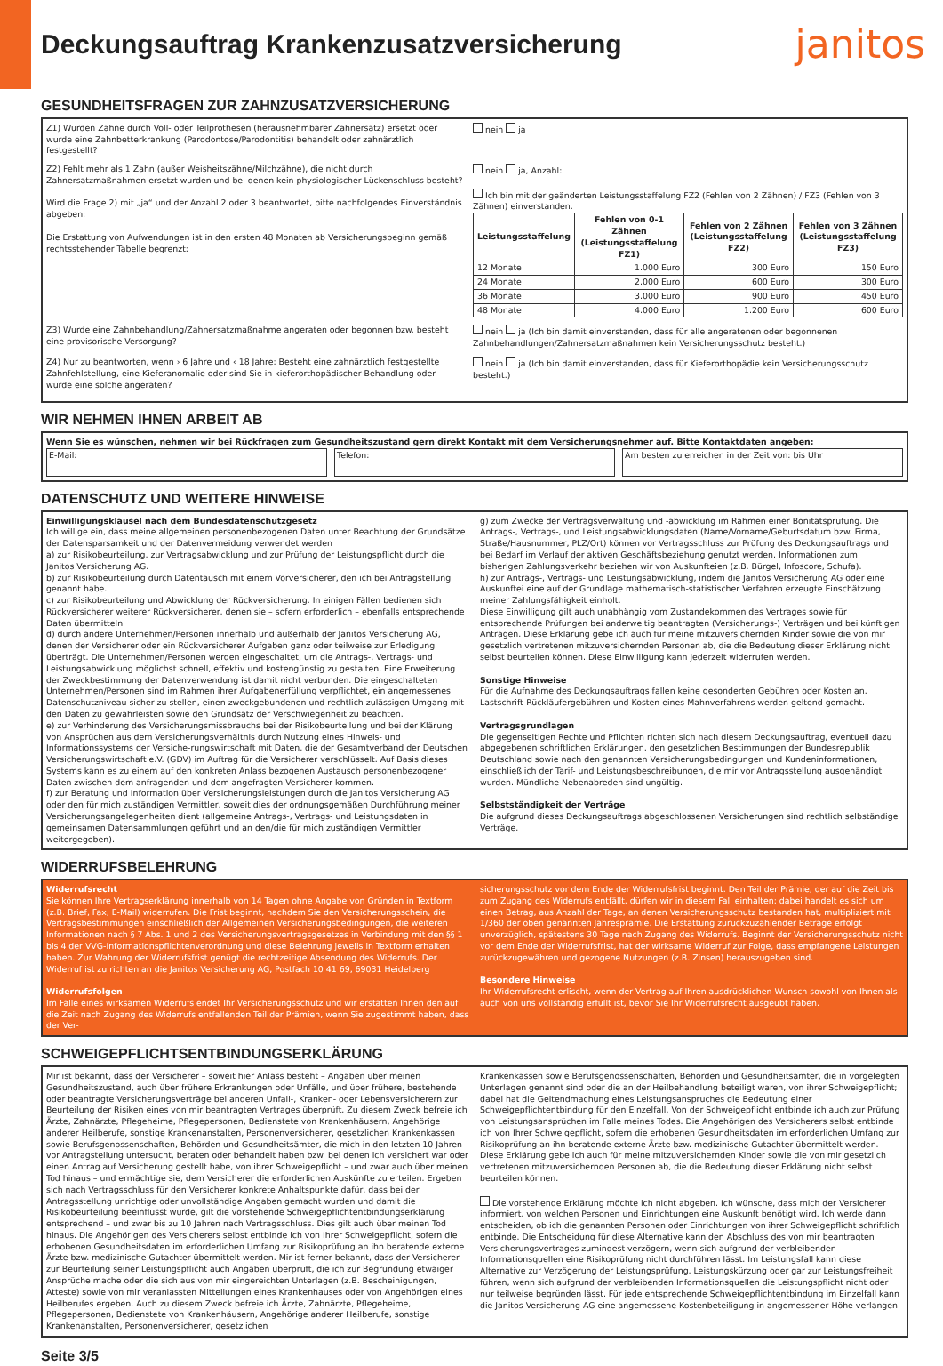janitos
Deckungsauftrag Krankenzusatzversicherung
GESUNDHEITSFRAGEN ZUR ZAHNZUSATZVERSICHERUNG
Z1) Wurden Zähne durch Voll- oder Teilprothesen (herausnehmbarer Zahnersatz) ersetzt oder wurde eine Zahnbetterkrankung (Parodontose/Parodontitis) behandelt oder zahnärztlich festgestellt?
nein ja
Z2) Fehlt mehr als 1 Zahn (außer Weisheitszähne/Milchzähne), die nicht durch Zahnersatzmaßnahmen ersetzt wurden und bei denen kein physiologischer Lückenschluss besteht?
Wird die Frage 2) mit „ja“ und der Anzahl 2 oder 3 beantwortet, bitte nachfolgendes Einverständnis abgeben:
Die Erstattung von Aufwendungen ist in den ersten 48 Monaten ab Versicherungsbeginn gemäß rechtsstehender Tabelle begrenzt:
nein ja, Anzahl:
Ich bin mit der geänderten Leistungsstaffelung FZ2 (Fehlen von 2 Zähnen) / FZ3 (Fehlen von 3 Zähnen) einverstanden.
| Leistungsstaffelung | Fehlen von 0-1 Zähnen (Leistungsstaffelung FZ1) | Fehlen von 2 Zähnen (Leistungsstaffelung FZ2) | Fehlen von 3 Zähnen (Leistungsstaffelung FZ3) |
| --- | --- | --- | --- |
| 12 Monate | 1.000 Euro | 300 Euro | 150 Euro |
| 24 Monate | 2.000 Euro | 600 Euro | 300 Euro |
| 36 Monate | 3.000 Euro | 900 Euro | 450 Euro |
| 48 Monate | 4.000 Euro | 1.200 Euro | 600 Euro |
Z3) Wurde eine Zahnbehandlung/Zahnersatzmaßnahme angeraten oder begonnen bzw. besteht eine provisorische Versorgung?
nein ja (Ich bin damit einverstanden, dass für alle angeratenen oder begonnenen Zahnbehandlungen/Zahnersatzmaßnahmen kein Versicherungsschutz besteht.)
Z4) Nur zu beantworten, wenn › 6 Jahre und ‹ 18 Jahre: Besteht eine zahnärztlich festgestellte Zahnfehlstellung, eine Kieferanomalie oder sind Sie in kieferorthopädischer Behandlung oder wurde eine solche angeraten?
nein ja (Ich bin damit einverstanden, dass für Kieferorthopädie kein Versicherungsschutz besteht.)
WIR NEHMEN IHNEN ARBEIT AB
Wenn Sie es wünschen, nehmen wir bei Rückfragen zum Gesundheitszustand gern direkt Kontakt mit dem Versicherungsnehmer auf. Bitte Kontaktdaten angeben:
E-Mail: Telefon: Am besten zu erreichen in der Zeit von: bis Uhr
DATENSCHUTZ UND WEITERE HINWEISE
Einwilligungsklausel nach dem Bundesdatenschutzgesetz
Ich willige ein, dass meine allgemeinen personenbezogenen Daten unter Beachtung der Grundsätze der Datensparsamkeit und der Datenvermeidung verwendet werden
a) zur Risikobeurteilung, zur Vertragsabwicklung und zur Prüfung der Leistungspflicht durch die Janitos Versicherung AG.
b) zur Risikobeurteilung durch Datentausch mit einem Vorversicherer, den ich bei Antragstellung genannt habe.
c) zur Risikobeurteilung und Abwicklung der Rückversicherung. In einigen Fällen bedienen sich Rückversicherer weiterer Rückversicherer, denen sie – sofern erforderlich – ebenfalls entsprechende Daten übermitteln.
d) durch andere Unternehmen/Personen innerhalb und außerhalb der Janitos Versicherung AG, denen der Versicherer oder ein Rückversicherer Aufgaben ganz oder teilweise zur Erledigung überträgt. Die Unternehmen/Personen werden eingeschaltet, um die Antrags-, Vertrags- und Leistungsabwicklung möglichst schnell, effektiv und kostengünstig zu gestalten. Eine Erweiterung der Zweckbestimmung der Datenverwendung ist damit nicht verbunden. Die eingeschalteten Unternehmen/Personen sind im Rahmen ihrer Aufgabenerfüllung verpflichtet, ein angemessenes Datenschutzniveau sicher zu stellen, einen zweckgebundenen und rechtlich zulässigen Umgang mit den Daten zu gewährleisten sowie den Grundsatz der Verschwiegenheit zu beachten.
e) zur Verhinderung des Versicherungsmissbrauchs bei der Risikobeurteilung und bei der Klärung von Ansprüchen aus dem Versicherungsverhältnis durch Nutzung eines Hinweis- und Informationssystems der Versiche-rungswirtschaft mit Daten, die der Gesamtverband der Deutschen Versicherungswirtschaft e.V. (GDV) im Auftrag für die Versicherer verschlüsselt. Auf Basis dieses Systems kann es zu einem auf den konkreten Anlass bezogenen Austausch personenbezogener Daten zwischen dem anfragenden und dem angefragten Versicherer kommen.
f) zur Beratung und Information über Versicherungsleistungen durch die Janitos Versicherung AG oder den für mich zuständigen Vermittler, soweit dies der ordnungsgemäßen Durchführung meiner Versicherungsangelegenheiten dient (allgemeine Antrags-, Vertrags- und Leistungsdaten in gemeinsamen Datensammlungen geführt und an den/die für mich zuständigen Vermittler weitergegeben).
g) zum Zwecke der Vertragsverwaltung und -abwicklung im Rahmen einer Bonitätsprüfung. Die Antrags-, Vertrags-, und Leistungsabwicklungsdaten (Name/Vorname/Geburtsdatum bzw. Firma, Straße/Hausnummer, PLZ/Ort) können vor Vertragsschluss zur Prüfung des Deckungsauftrags und bei Bedarf im Verlauf der aktiven Geschäftsbeziehung genutzt werden. Informationen zum bisherigen Zahlungsverkehr beziehen wir von Auskunfteien (z.B. Bürgel, Infoscore, Schufa).
h) zur Antrags-, Vertrags- und Leistungsabwicklung, indem die Janitos Versicherung AG oder eine Auskunftei eine auf der Grundlage mathematisch-statistischer Verfahren erzeugte Einschätzung meiner Zahlungsfähigkeit einholt.
Diese Einwilligung gilt auch unabhängig vom Zustandekommen des Vertrages sowie für entsprechende Prüfungen bei anderweitig beantragten (Versicherungs-) Verträgen und bei künftigen Anträgen. Diese Erklärung gebe ich auch für meine mitzuversichernden Kinder sowie die von mir gesetzlich vertretenen mitzuversichernden Personen ab, die die Bedeutung dieser Erklärung nicht selbst beurteilen können. Diese Einwilligung kann jederzeit widerrufen werden.
Sonstige Hinweise
Für die Aufnahme des Deckungsauftrags fallen keine gesonderten Gebühren oder Kosten an. Lastschrift-Rückläufergebühren und Kosten eines Mahnverfahrens werden geltend gemacht.
Vertragsgrundlagen
Die gegenseitigen Rechte und Pflichten richten sich nach diesem Deckungsauftrag, eventuell dazu abgegebenen schriftlichen Erklärungen, den gesetzlichen Bestimmungen der Bundesrepublik Deutschland sowie nach den genannten Versicherungsbedingungen und Kundeninformationen, einschließlich der Tarif- und Leistungsbeschreibungen, die mir vor Antragsstellung ausgehändigt wurden. Mündliche Nebenabreden sind ungültig.
Selbstständigkeit der Verträge
Die aufgrund dieses Deckungsauftrags abgeschlossenen Versicherungen sind rechtlich selbständige Verträge.
WIDERRUFSBELEHRUNG
Widerrufsrecht
Sie können Ihre Vertragserklärung innerhalb von 14 Tagen ohne Angabe von Gründen in Textform (z.B. Brief, Fax, E-Mail) widerrufen. Die Frist beginnt, nachdem Sie den Versicherungsschein, die Vertragsbestimmungen einschließlich der Allgemeinen Versicherungsbedingungen, die weiteren Informationen nach § 7 Abs. 1 und 2 des Versicherungsvertragsgesetzes in Verbindung mit den §§ 1 bis 4 der VVG-Informationspflichtenverordnung und diese Belehrung jeweils in Textform erhalten haben. Zur Wahrung der Widerrufsfrist genügt die rechtzeitige Absendung des Widerrufs. Der Widerruf ist zu richten an die Janitos Versicherung AG, Postfach 10 41 69, 69031 Heidelberg
Widerrufsfolgen
Im Falle eines wirksamen Widerrufs endet Ihr Versicherungsschutz und wir erstatten Ihnen den auf die Zeit nach Zugang des Widerrufs entfallenden Teil der Prämien, wenn Sie zugestimmt haben, dass der Ver-
sicherungsschutz vor dem Ende der Widerrufsfrist beginnt. Den Teil der Prämie, der auf die Zeit bis zum Zugang des Widerrufs entfällt, dürfen wir in diesem Fall einhalten; dabei handelt es sich um einen Betrag, aus Anzahl der Tage, an denen Versicherungsschutz bestanden hat, multipliziert mit 1/360 der oben genannten Jahresprämie. Die Erstattung zurückzuzahlender Beträge erfolgt unverzüglich, spätestens 30 Tage nach Zugang des Widerrufs. Beginnt der Versicherungsschutz nicht vor dem Ende der Widerrufsfrist, hat der wirksame Widerruf zur Folge, dass empfangene Leistungen zurückzugewähren und gezogene Nutzungen (z.B. Zinsen) herauszugeben sind.
Besondere Hinweise
Ihr Widerrufsrecht erlischt, wenn der Vertrag auf Ihren ausdrücklichen Wunsch sowohl von Ihnen als auch von uns vollständig erfüllt ist, bevor Sie Ihr Widerrufsrecht ausgeübt haben.
SCHWEIGEPFLICHTSENTBINDUNGSERKLÄRUNG
Mir ist bekannt, dass der Versicherer – soweit hier Anlass besteht – Angaben über meinen Gesundheitszustand, auch über frühere Erkrankungen oder Unfälle, und über frühere, bestehende oder beantragte Versicherungsverträge bei anderen Unfall-, Kranken- oder Lebensversicherern zur Beurteilung der Risiken eines von mir beantragten Vertrages überprüft. Zu diesem Zweck befreie ich Ärzte, Zahnärzte, Pflegeheime, Pflegepersonen, Bedienstete von Krankenhäusern, Angehörige anderer Heilberufe, sonstige Krankenanstalten, Personenversicherer, gesetzlichen Krankenkassen sowie Berufsgenossenschaften, Behörden und Gesundheitsämter, die mich in den letzten 10 Jahren vor Antragstellung untersucht, beraten oder behandelt haben bzw. bei denen ich versichert war oder einen Antrag auf Versicherung gestellt habe, von ihrer Schweigepflicht – und zwar auch über meinen Tod hinaus – und ermächtige sie, dem Versicherer die erforderlichen Auskünfte zu erteilen. Ergeben sich nach Vertragsschluss für den Versicherer konkrete Anhaltspunkte dafür, dass bei der Antragsstellung unrichtige oder unvollständige Angaben gemacht wurden und damit die Risikobeurteilung beeinflusst wurde, gilt die vorstehende Schweigepflichtentbindungserklärung entsprechend – und zwar bis zu 10 Jahren nach Vertragsschluss. Dies gilt auch über meinen Tod hinaus. Die Angehörigen des Versicherers selbst entbinde ich von Ihrer Schweigepflicht, sofern die erhobenen Gesundheitsdaten im erforderlichen Umfang zur Risikoprüfung an ihn beratende externe Ärzte bzw. medizinische Gutachter übermittelt werden. Mir ist ferner bekannt, dass der Versicherer zur Beurteilung seiner Leistungspflicht auch Angaben überprüft, die ich zur Begründung etwaiger Ansprüche mache oder die sich aus von mir eingereichten Unterlagen (z.B. Bescheinigungen, Atteste) sowie von mir veranlassten Mitteilungen eines Krankenhauses oder von Angehörigen eines Heilberufes ergeben. Auch zu diesem Zweck befreie ich Ärzte, Zahnärzte, Pflegeheime, Pflegepersonen, Bedienstete von Krankenhäusern, Angehörige anderer Heilberufe, sonstige Krankenanstalten, Personenversicherer, gesetzlichen
Krankenkassen sowie Berufsgenossenschaften, Behörden und Gesundheitsämter, die in vorgelegten Unterlagen genannt sind oder die an der Heilbehandlung beteiligt waren, von ihrer Schweigepflicht; dabei hat die Geltendmachung eines Leistungsanspruches die Bedeutung einer Schweigepflichtentbindung für den Einzelfall. Von der Schweigepflicht entbinde ich auch zur Prüfung von Leistungsansprüchen im Falle meines Todes. Die Angehörigen des Versicherers selbst entbinde ich von Ihrer Schweigepflicht, sofern die erhobenen Gesundheitsdaten im erforderlichen Umfang zur Risikoprüfung an ihn beratende externe Ärzte bzw. medizinische Gutachter übermittelt werden.
Diese Erklärung gebe ich auch für meine mitzuversichernden Kinder sowie die von mir gesetzlich vertretenen mitzuversichernden Personen ab, die die Bedeutung dieser Erklärung nicht selbst beurteilen können.
Die vorstehende Erklärung möchte ich nicht abgeben. Ich wünsche, dass mich der Versicherer informiert, von welchen Personen und Einrichtungen eine Auskunft benötigt wird. Ich werde dann entscheiden, ob ich die genannten Personen oder Einrichtungen von ihrer Schweigepflicht schriftlich entbinde. Die Entscheidung für diese Alternative kann den Abschluss des von mir beantragten Versicherungsvertrages zumindest verzögern, wenn sich aufgrund der verbleibenden Informationsquellen eine Risikoprüfung nicht durchführen lässt. Im Leistungsfall kann diese Alternative zur Verzögerung der Leistungsprüfung, Leistungskürzung oder gar zur Leistungsfreiheit führen, wenn sich aufgrund der verbleibenden Informationsquellen die Leistungspflicht nicht oder nur teilweise begründen lässt. Für jede entsprechende Schweigepflichtentbindung im Einzelfall kann die Janitos Versicherung AG eine angemessene Kostenbeteiligung in angemessener Höhe verlangen.
Seite 3/5